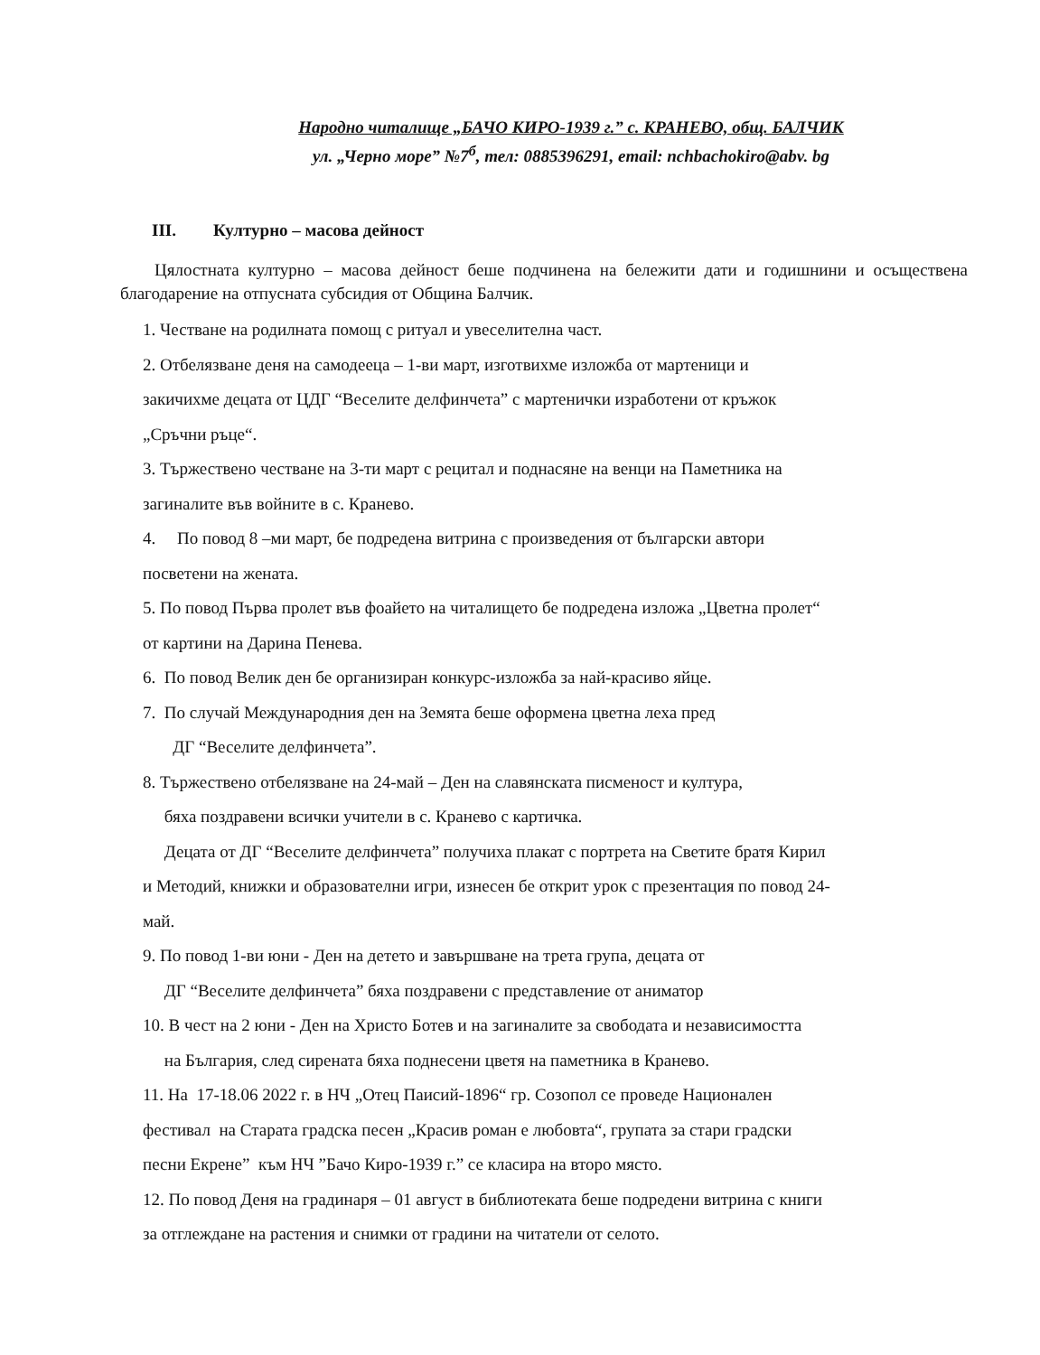Народно читалище „БАЧО КИРО-1939 г.” с. КРАНЕВО, общ. БАЛЧИК
ул. „Черно море” №7<sup>б</sup>, тел: 0885396291, email: nchbachokiro@abv. bg
III. Културно – масова дейност
Цялостната културно – масова дейност беше подчинена на бележити дати и годишнини и осъществена благодарение на отпусната субсидия от Община Балчик.
1. Честване на родилната помощ с ритуал и увеселителна част.
2. Отбелязване деня на самодееца – 1-ви март, изготвихме изложба от мартеници и
закичихме децата от ЦДГ “Веселите делфинчета” с мартенички изработени от кръжок
„Сръчни ръце“.
3. Тържествено честване на 3-ти март с рецитал и поднасяне на венци на Паметника на
загиналите във войните в с. Кранево.
4. По повод 8 –ми март, бе подредена витрина с произведения от български автори
посветени на жената.
5. По повод Първа пролет във фоайето на читалището бе подредена изложа „Цветна пролет“
от картини на Дарина Пенева.
6. По повод Велик ден бе организиран конкурс-изложба за най-красиво яйце.
7. По случай Международния ден на Земята беше оформена цветна леха пред
ДГ “Веселите делфинчета”.
8. Тържествено отбелязване на 24-май – Ден на славянската писменост и култура,
бяха поздравени всички учители в с. Кранево с картичка.
Децата от ДГ “Веселите делфинчета” получиха плакат с портрета на Светите братя Кирил
и Методий, книжки и образователни игри, изнесен бе открит урок с презентация по повод 24-
май.
9. По повод 1-ви юни - Ден на детето и завършване на трета група, децата от
ДГ “Веселите делфинчета” бяха поздравени с представление от аниматор
10. В чест на 2 юни - Ден на Христо Ботев и на загиналите за свободата и независимостта
на България, след сирената бяха поднесени цветя на паметника в Кранево.
11. На 17-18.06 2022 г. в НЧ „Отец Паисий-1896“ гр. Созопол се проведе Национален
фестивал на Старата градска песен „Красив роман е любовта“, групата за стари градски
песни Екрене” към НЧ ”Бачо Киро-1939 г.” се класира на второ място.
12. По повод Деня на градинаря – 01 август в библиотеката беше подредени витрина с книги
за отглеждане на растения и снимки от градини на читатели от селото.